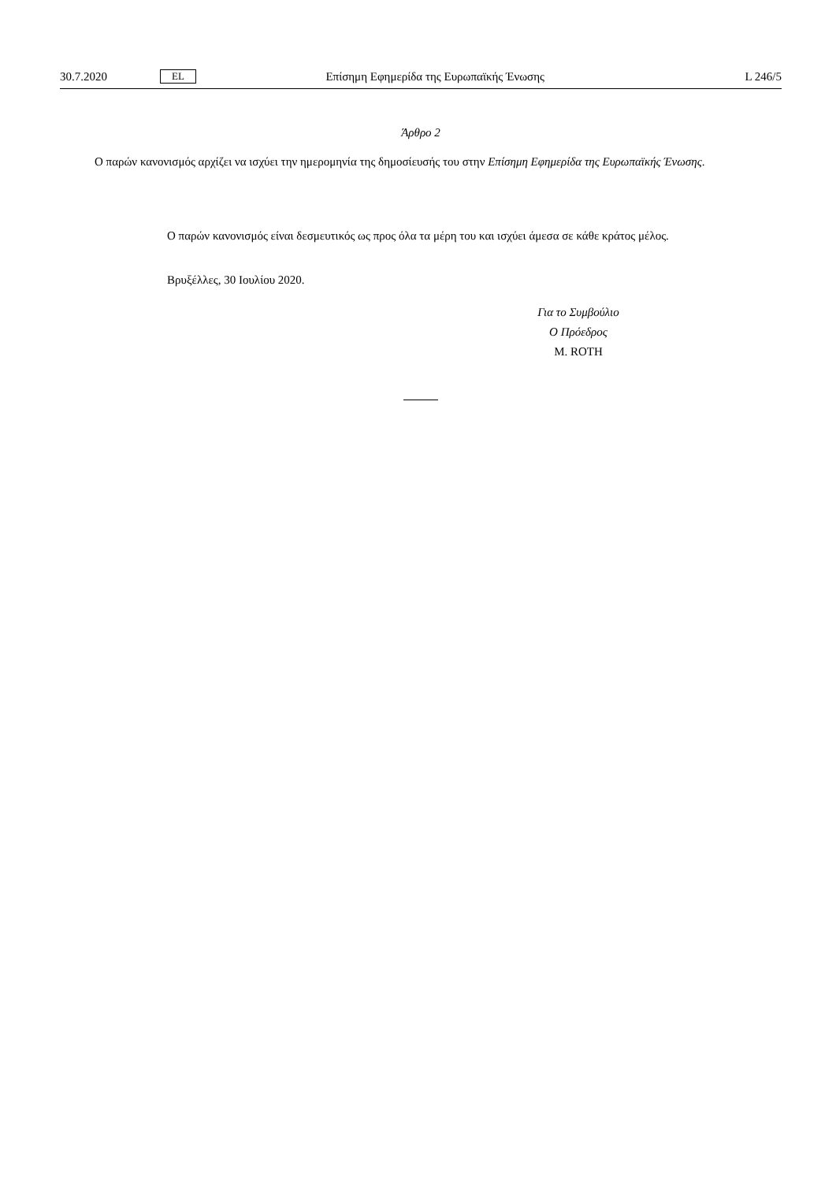30.7.2020 EL Επίσημη Εφημερίδα της Ευρωπαϊκής Ένωσης L 246/5
Άρθρο 2
Ο παρών κανονισμός αρχίζει να ισχύει την ημερομηνία της δημοσίευσής του στην Επίσημη Εφημερίδα της Ευρωπαϊκής Ένωσης.
Ο παρών κανονισμός είναι δεσμευτικός ως προς όλα τα μέρη του και ισχύει άμεσα σε κάθε κράτος μέλος.
Βρυξέλλες, 30 Ιουλίου 2020.
Για το Συμβούλιο
Ο Πρόεδρος
M. ROTH